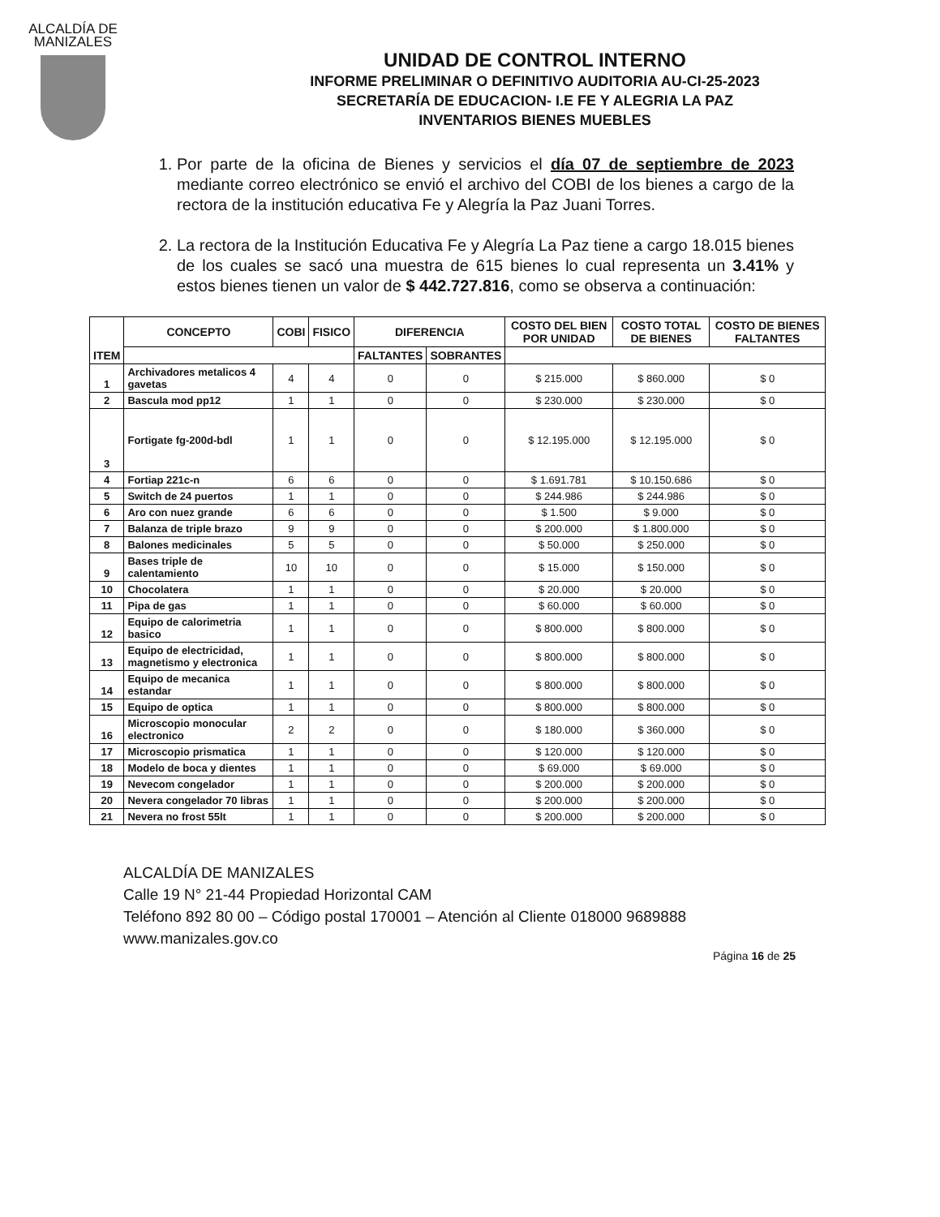ALCALDÍA DE
MANIZALES
UNIDAD DE CONTROL INTERNO
INFORME PRELIMINAR O DEFINITIVO AUDITORIA AU-CI-25-2023
SECRETARÍA DE EDUCACION- I.E FE Y ALEGRIA LA PAZ
INVENTARIOS BIENES MUEBLES
1. Por parte de la oficina de Bienes y servicios el día 07 de septiembre de 2023 mediante correo electrónico se envió el archivo del COBI de los bienes a cargo de la rectora de la institución educativa Fe y Alegría la Paz Juani Torres.
2. La rectora de la Institución Educativa Fe y Alegría La Paz tiene a cargo 18.015 bienes de los cuales se sacó una muestra de 615 bienes lo cual representa un 3.41% y estos bienes tienen un valor de $ 442.727.816, como se observa a continuación:
| ITEM | CONCEPTO | COBI | FISICO | DIFERENCIA | | COSTO DEL BIEN POR UNIDAD | COSTO TOTAL DE BIENES | COSTO DE BIENES FALTANTES |
| --- | --- | --- | --- | --- | --- | --- | --- | --- |
| | | | | FALTANTES | SOBRANTES | | | |
| 1 | Archivadores metalicos 4 gavetas | 4 | 4 | 0 | 0 | $ 215.000 | $ 860.000 | $ 0 |
| 2 | Bascula mod pp12 | 1 | 1 | 0 | 0 | $ 230.000 | $ 230.000 | $ 0 |
| 3 | Fortigate fg-200d-bdl | 1 | 1 | 0 | 0 | $ 12.195.000 | $ 12.195.000 | $ 0 |
| 4 | Fortiap 221c-n | 6 | 6 | 0 | 0 | $ 1.691.781 | $ 10.150.686 | $ 0 |
| 5 | Switch de 24 puertos | 1 | 1 | 0 | 0 | $ 244.986 | $ 244.986 | $ 0 |
| 6 | Aro con nuez grande | 6 | 6 | 0 | 0 | $ 1.500 | $ 9.000 | $ 0 |
| 7 | Balanza de triple brazo | 9 | 9 | 0 | 0 | $ 200.000 | $ 1.800.000 | $ 0 |
| 8 | Balones medicinales | 5 | 5 | 0 | 0 | $ 50.000 | $ 250.000 | $ 0 |
| 9 | Bases triple de calentamiento | 10 | 10 | 0 | 0 | $ 15.000 | $ 150.000 | $ 0 |
| 10 | Chocolatera | 1 | 1 | 0 | 0 | $ 20.000 | $ 20.000 | $ 0 |
| 11 | Pipa de gas | 1 | 1 | 0 | 0 | $ 60.000 | $ 60.000 | $ 0 |
| 12 | Equipo de calorimetria basico | 1 | 1 | 0 | 0 | $ 800.000 | $ 800.000 | $ 0 |
| 13 | Equipo de electricidad, magnetismo y electronica | 1 | 1 | 0 | 0 | $ 800.000 | $ 800.000 | $ 0 |
| 14 | Equipo de mecanica estandar | 1 | 1 | 0 | 0 | $ 800.000 | $ 800.000 | $ 0 |
| 15 | Equipo de optica | 1 | 1 | 0 | 0 | $ 800.000 | $ 800.000 | $ 0 |
| 16 | Microscopio monocular electronico | 2 | 2 | 0 | 0 | $ 180.000 | $ 360.000 | $ 0 |
| 17 | Microscopio prismatica | 1 | 1 | 0 | 0 | $ 120.000 | $ 120.000 | $ 0 |
| 18 | Modelo de boca y dientes | 1 | 1 | 0 | 0 | $ 69.000 | $ 69.000 | $ 0 |
| 19 | Nevecom congelador | 1 | 1 | 0 | 0 | $ 200.000 | $ 200.000 | $ 0 |
| 20 | Nevera congelador 70 libras | 1 | 1 | 0 | 0 | $ 200.000 | $ 200.000 | $ 0 |
| 21 | Nevera no frost 55lt | 1 | 1 | 0 | 0 | $ 200.000 | $ 200.000 | $ 0 |
ALCALDÍA DE MANIZALES
Calle 19 N° 21-44 Propiedad Horizontal CAM
Teléfono 892 80 00 – Código postal 170001 – Atención al Cliente 018000 9689888
www.manizales.gov.co
Página 16 de 25